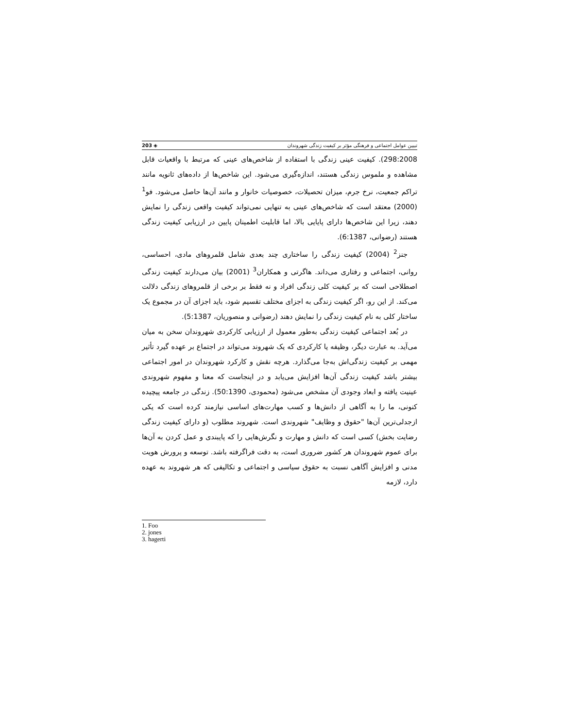تبیین عوامل اجتماعی و فرهنگی مؤثر بر کیفیت زندگی شهروندان ◈ 203
298:2008). کیفیت عینی زندگی با استفاده از شاخص‌های عینی که مرتبط با واقعیات قابل مشاهده و ملموس زندگی هستند، اندازه‌گیری می‌شود. این شاخص‌ها از داده‌های ثانویه مانند تراکم جمعیت، نرخ جرم، میزان تحصیلات، خصوصیات خانوار و مانند آن‌ها حاصل می‌شود. فو<sup>1</sup> (2000) معتقد است که شاخص‌های عینی به تنهایی نمی‌تواند کیفیت واقعی زندگی را نمایش دهند، زیرا این شاخص‌ها دارای پایایی بالا، اما قابلیت اطمینان پایین در ارزیابی کیفیت زندگی هستند (رضوانی، 6:1387).
جنز<sup>2</sup> (2004) کیفیت زندگی را ساختاری چند بعدی شامل قلمروهای مادی، احساسی، روانی، اجتماعی و رفتاری می‌داند. هاگرتی و همکاران<sup>3</sup> (2001) بیان می‌دارند کیفیت زندگی اصطلاحی است که بر کیفیت کلی زندگی افراد و نه فقط بر برخی از قلمروهای زندگی دلالت می‌کند. از این رو، اگر کیفیت زندگی به اجزای مختلف تقسیم شود، باید اجزای آن در مجموع یک ساختار کلی به نام کیفیت زندگی را نمایش دهند (رضوانی و منصوریان، 5:1387).
در بُعد اجتماعی کیفیت زندگی به‌طور معمول از ارزیابی کارکردی شهروندان سخن به میان می‌آید. به عبارت دیگر، وظیفه یا کارکردی که یک شهروند می‌تواند در اجتماع بر عهده گیرد تأثیر مهمی بر کیفیت زندگی‌اش به‌جا می‌گذارد. هرچه نقش و کارکرد شهروندان در امور اجتماعی بیشتر باشد کیفیت زندگی آن‌ها افزایش می‌یابد و در اینجاست که معنا و مفهوم شهروندی عینیت یافته و ابعاد وجودی آن مشخص می‌شود (محمودی، 50:1390). زندگی در جامعه پیچیده کنونی، ما را به آگاهی از دانش‌ها و کسب مهارت‌های اساسی نیازمند کرده است که یکی ازجدلی‌ترین آن‌ها "حقوق و وظایف" شهروندی است. شهروند مطلوب (و دارای کیفیت زندگی رضایت بخش) کسی است که دانش و مهارت و نگرش‌هایی را که پایبندی و عمل کردن به آن‌ها برای عموم شهروندان هر کشور ضروری است، به دقت فراگرفته باشد. توسعه و پرورش هویت مدنی و افزایش آگاهی نسبت به حقوق سیاسی و اجتماعی و تکالیفی که هر شهروند به عهده دارد، لازمه
1. Foo
2. jones
3. hagerti